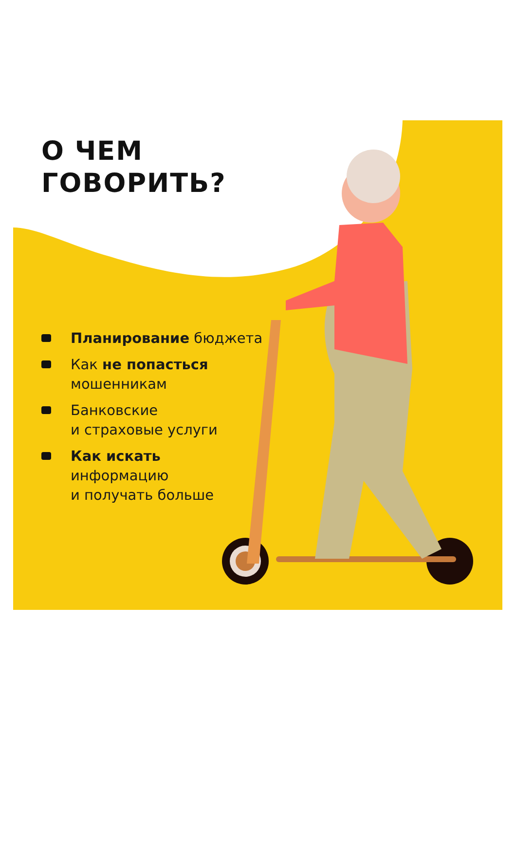О ЧЕМ
ГОВОРИТЬ?
Планирование бюджета
Как не попасться
мошенникам
Банковские
и страховые услуги
Как искать
информацию
и получать больше